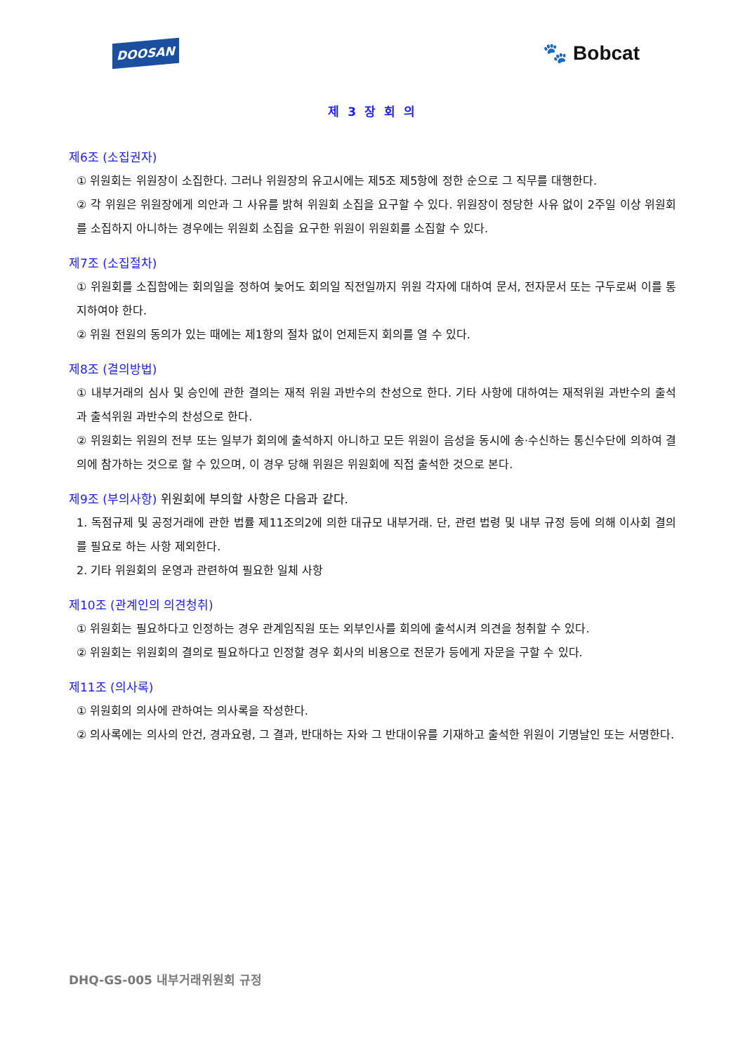DOOSAN 🐾 Bobcat
제 3 장 회 의
제6조 (소집권자)
① 위원회는 위원장이 소집한다. 그러나 위원장의 유고시에는 제5조 제5항에 정한 순으로 그 직무를 대행한다.
② 각 위원은 위원장에게 의안과 그 사유를 밝혀 위원회 소집을 요구할 수 있다. 위원장이 정당한 사유 없이 2주일 이상 위원회를 소집하지 아니하는 경우에는 위원회 소집을 요구한 위원이 위원회를 소집할 수 있다.
제7조 (소집절차)
① 위원회를 소집함에는 회의일을 정하여 늦어도 회의일 직전일까지 위원 각자에 대하여 문서, 전자문서 또는 구두로써 이를 통지하여야 한다.
② 위원 전원의 동의가 있는 때에는 제1항의 절차 없이 언제든지 회의를 열 수 있다.
제8조 (결의방법)
① 내부거래의 심사 및 승인에 관한 결의는 재적 위원 과반수의 찬성으로 한다. 기타 사항에 대하여는 재적위원 과반수의 출석과 출석위원 과반수의 찬성으로 한다.
② 위원회는 위원의 전부 또는 일부가 회의에 출석하지 아니하고 모든 위원이 음성을 동시에 송·수신하는 통신수단에 의하여 결의에 참가하는 것으로 할 수 있으며, 이 경우 당해 위원은 위원회에 직접 출석한 것으로 본다.
제9조 (부의사항) 위원회에 부의할 사항은 다음과 같다.
1. 독점규제 및 공정거래에 관한 법률 제11조의2에 의한 대규모 내부거래. 단, 관련 법령 및 내부 규정 등에 의해 이사회 결의를 필요로 하는 사항 제외한다.
2. 기타 위원회의 운영과 관련하여 필요한 일체 사항
제10조 (관계인의 의견청취)
① 위원회는 필요하다고 인정하는 경우 관계임직원 또는 외부인사를 회의에 출석시켜 의견을 청취할 수 있다.
② 위원회는 위원회의 결의로 필요하다고 인정할 경우 회사의 비용으로 전문가 등에게 자문을 구할 수 있다.
제11조 (의사록)
① 위원회의 의사에 관하여는 의사록을 작성한다.
② 의사록에는 의사의 안건, 경과요령, 그 결과, 반대하는 자와 그 반대이유를 기재하고 출석한 위원이 기명날인 또는 서명한다.
DHQ-GS-005 내부거래위원회 규정